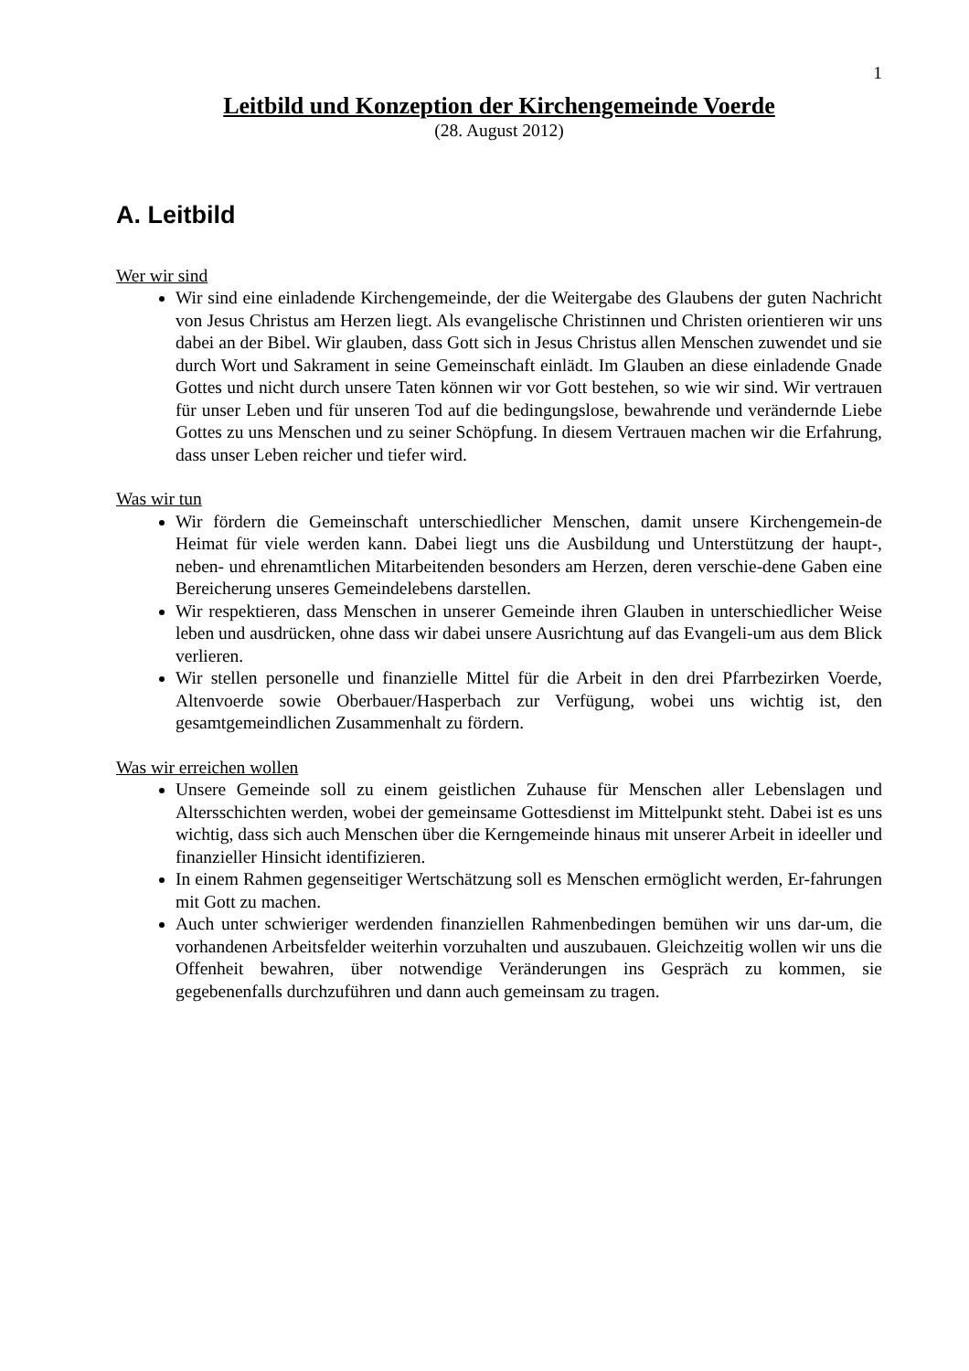1
Leitbild und Konzeption der Kirchengemeinde Voerde
(28. August 2012)
A. Leitbild
Wer wir sind
Wir sind eine einladende Kirchengemeinde, der die Weitergabe des Glaubens der guten Nachricht von Jesus Christus am Herzen liegt. Als evangelische Christinnen und Christen orientieren wir uns dabei an der Bibel. Wir glauben, dass Gott sich in Jesus Christus allen Menschen zuwendet und sie durch Wort und Sakrament in seine Gemeinschaft einlädt. Im Glauben an diese einladende Gnade Gottes und nicht durch unsere Taten können wir vor Gott bestehen, so wie wir sind. Wir vertrauen für unser Leben und für unseren Tod auf die bedingungslose, bewahrende und verändernde Liebe Gottes zu uns Menschen und zu seiner Schöpfung. In diesem Vertrauen machen wir die Erfahrung, dass unser Leben reicher und tiefer wird.
Was wir tun
Wir fördern die Gemeinschaft unterschiedlicher Menschen, damit unsere Kirchengemein-de Heimat für viele werden kann. Dabei liegt uns die Ausbildung und Unterstützung der haupt-, neben- und ehrenamtlichen Mitarbeitenden besonders am Herzen, deren verschie-dene Gaben eine Bereicherung unseres Gemeindelebens darstellen.
Wir respektieren, dass Menschen in unserer Gemeinde ihren Glauben in unterschiedlicher Weise leben und ausdrücken, ohne dass wir dabei unsere Ausrichtung auf das Evangeli-um aus dem Blick verlieren.
Wir stellen personelle und finanzielle Mittel für die Arbeit in den drei Pfarrbezirken Voerde, Altenvoerde sowie Oberbauer/Hasperbach zur Verfügung, wobei uns wichtig ist, den gesamtgemeindlichen Zusammenhalt zu fördern.
Was wir erreichen wollen
Unsere Gemeinde soll zu einem geistlichen Zuhause für Menschen aller Lebenslagen und Altersschichten werden, wobei der gemeinsame Gottesdienst im Mittelpunkt steht. Dabei ist es uns wichtig, dass sich auch Menschen über die Kerngemeinde hinaus mit unserer Arbeit in ideeller und finanzieller Hinsicht identifizieren.
In einem Rahmen gegenseitiger Wertschätzung soll es Menschen ermöglicht werden, Er-fahrungen mit Gott zu machen.
Auch unter schwieriger werdenden finanziellen Rahmenbedingen bemühen wir uns dar-um, die vorhandenen Arbeitsfelder weiterhin vorzuhalten und auszubauen. Gleichzeitig wollen wir uns die Offenheit bewahren, über notwendige Veränderungen ins Gespräch zu kommen, sie gegebenenfalls durchzuführen und dann auch gemeinsam zu tragen.